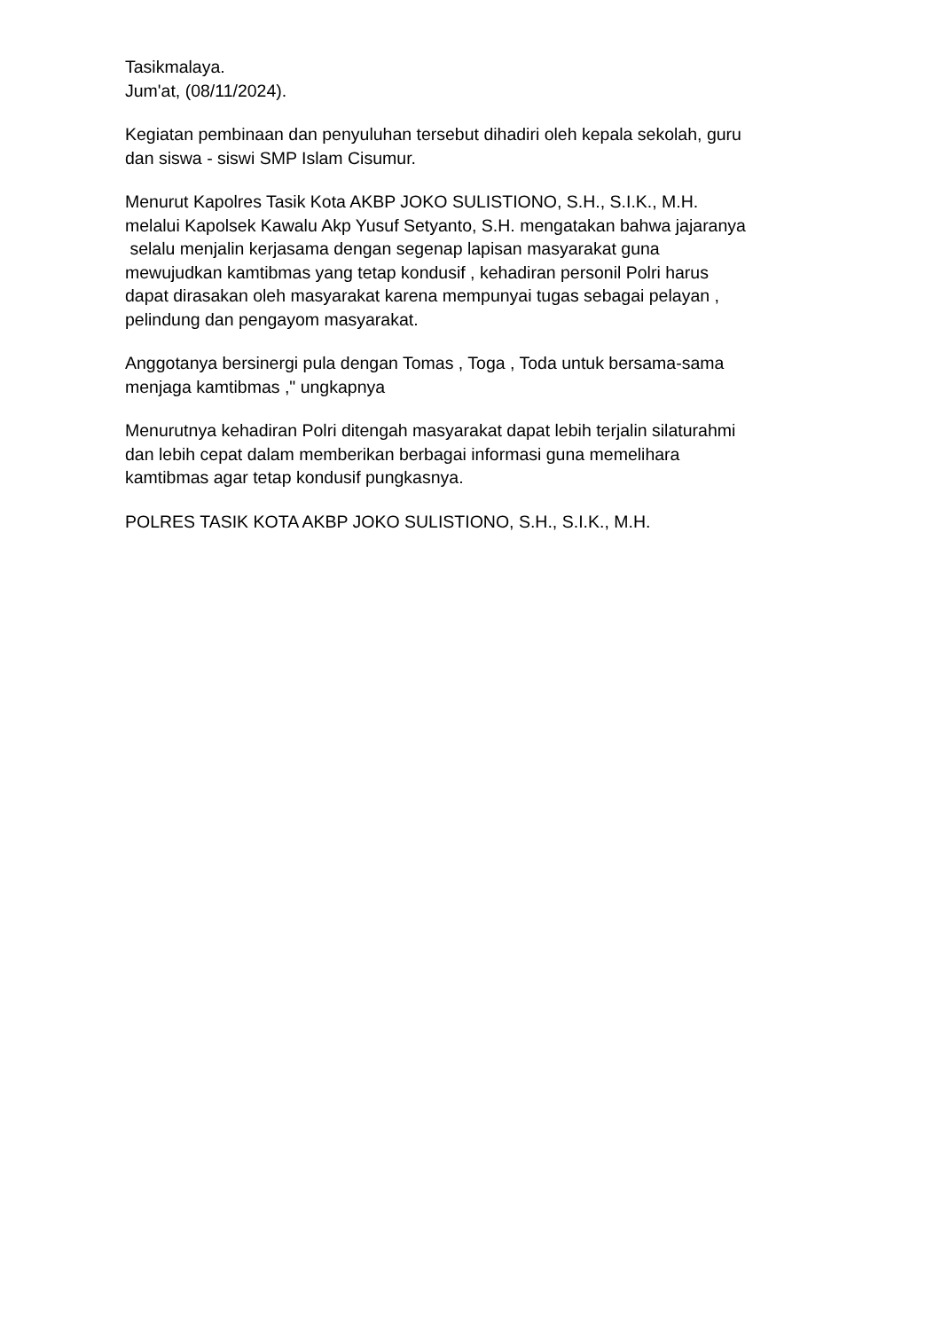Tasikmalaya.
Jum'at, (08/11/2024).
Kegiatan pembinaan dan penyuluhan tersebut dihadiri oleh kepala sekolah, guru
dan siswa - siswi SMP Islam Cisumur.
Menurut Kapolres Tasik Kota AKBP JOKO SULISTIONO, S.H., S.I.K., M.H.
melalui Kapolsek Kawalu Akp Yusuf Setyanto, S.H. mengatakan bahwa jajaranya
selalu menjalin kerjasama dengan segenap lapisan masyarakat guna
mewujudkan kamtibmas yang tetap kondusif , kehadiran personil Polri harus
dapat dirasakan oleh masyarakat karena mempunyai tugas sebagai pelayan ,
pelindung dan pengayom masyarakat.
Anggotanya bersinergi pula dengan Tomas , Toga , Toda untuk bersama-sama
menjaga kamtibmas ," ungkapnya
Menurutnya kehadiran Polri ditengah masyarakat dapat lebih terjalin silaturahmi
dan lebih cepat dalam memberikan berbagai informasi guna memelihara
kamtibmas agar tetap kondusif pungkasnya.
POLRES TASIK KOTA AKBP JOKO SULISTIONO, S.H., S.I.K., M.H.